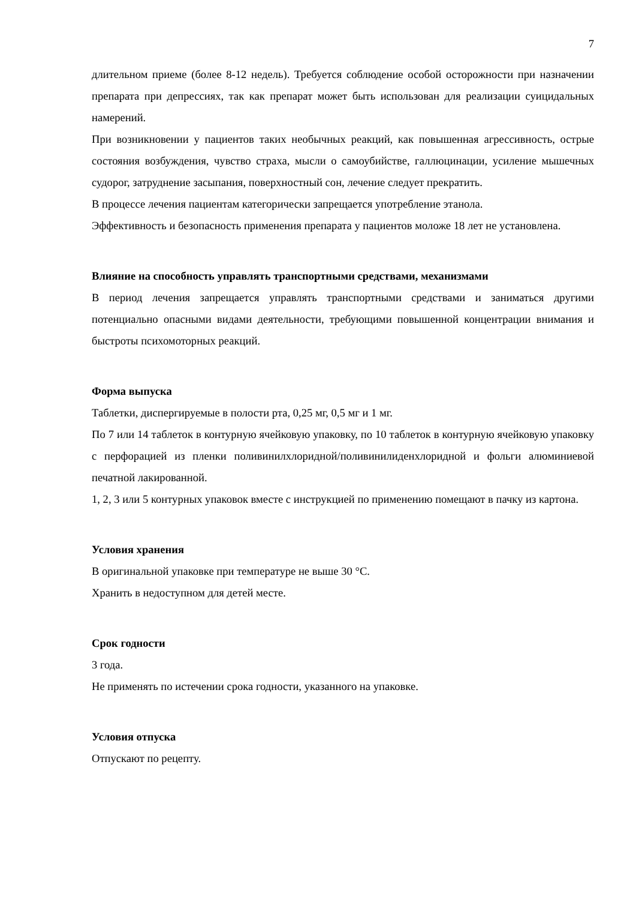7
длительном приеме (более 8-12 недель). Требуется соблюдение особой осторожности при назначении препарата при депрессиях, так как препарат может быть использован для реализации суицидальных намерений.
При возникновении у пациентов таких необычных реакций, как повышенная агрессивность, острые состояния возбуждения, чувство страха, мысли о самоубийстве, галлюцинации, усиление мышечных судорог, затруднение засыпания, поверхностный сон, лечение следует прекратить.
В процессе лечения пациентам категорически запрещается употребление этанола.
Эффективность и безопасность применения препарата у пациентов моложе 18 лет не установлена.
Влияние на способность управлять транспортными средствами, механизмами
В период лечения запрещается управлять транспортными средствами и заниматься другими потенциально опасными видами деятельности, требующими повышенной концентрации внимания и быстроты психомоторных реакций.
Форма выпуска
Таблетки, диспергируемые в полости рта, 0,25 мг, 0,5 мг и 1 мг.
По 7 или 14 таблеток в контурную ячейковую упаковку, по 10 таблеток в контурную ячейковую упаковку с перфорацией из пленки поливинилхлоридной/поливинилиденхлоридной и фольги алюминиевой печатной лакированной.
1, 2, 3 или 5 контурных упаковок вместе с инструкцией по применению помещают в пачку из картона.
Условия хранения
В оригинальной упаковке при температуре не выше 30 °С.
Хранить в недоступном для детей месте.
Срок годности
3 года.
Не применять по истечении срока годности, указанного на упаковке.
Условия отпуска
Отпускают по рецепту.